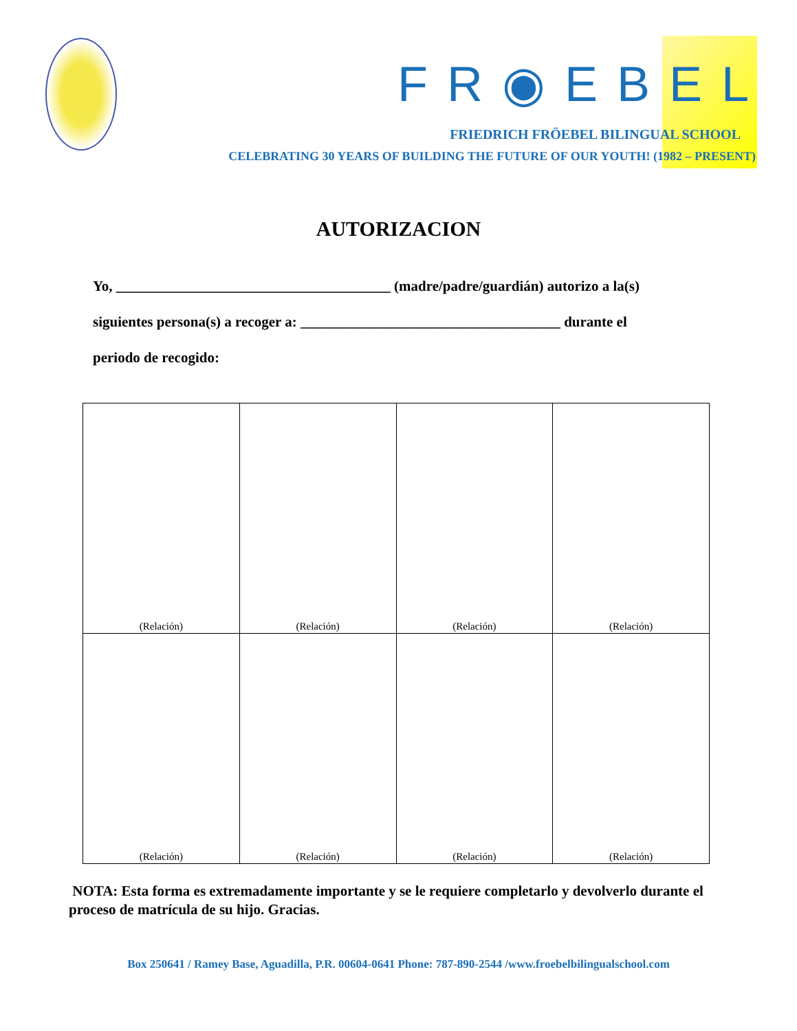FR◉EBEL
FRIEDRICH FRÖEBEL BILINGUAL SCHOOL
CELEBRATING 30 YEARS OF BUILDING THE FUTURE OF OUR YOUTH! (1982 – PRESENT)
AUTORIZACION
Yo, ______________________________________ (madre/padre/guardián) autorizo a la(s)
siguientes persona(s) a recoger a: ____________________________________ durante el
periodo de recogido:
| (Relación) | (Relación) | (Relación) | (Relación) |
| (Relación) | (Relación) | (Relación) | (Relación) |
NOTA: Esta forma es extremadamente importante y se le requiere completarlo y devolverlo durante el proceso de matrícula de su hijo. Gracias.
Box 250641 / Ramey Base, Aguadilla, P.R. 00604-0641 Phone: 787-890-2544 /www.froebelbilingualschool.com